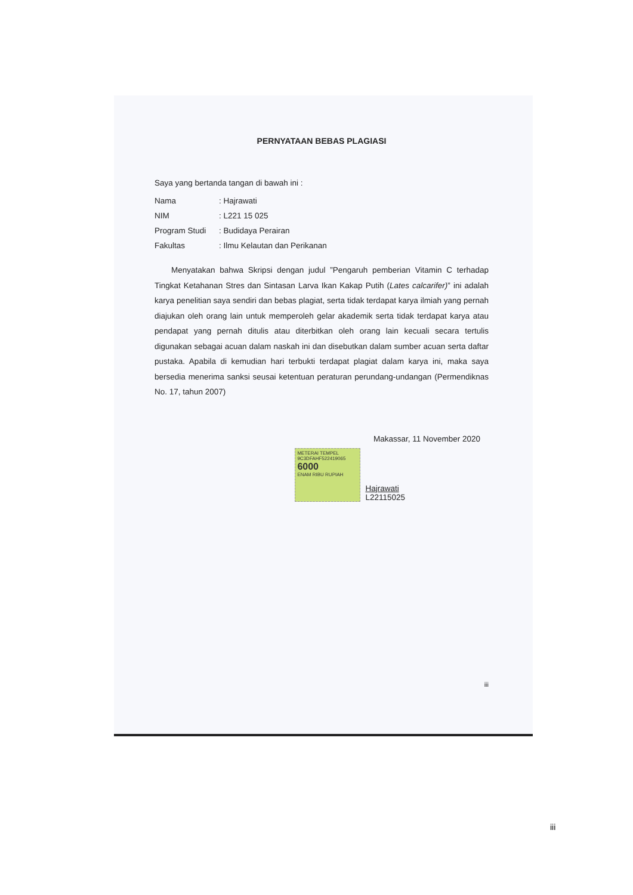PERNYATAAN BEBAS PLAGIASI
Saya yang bertanda tangan di bawah ini :
Nama: Hajrawati
NIM: L221 15 025
Program Studi: Budidaya Perairan
Fakultas: Ilmu Kelautan dan Perikanan
Menyatakan bahwa Skripsi dengan judul ”Pengaruh pemberian Vitamin C terhadap Tingkat Ketahanan Stres dan Sintasan Larva Ikan Kakap Putih (Lates calcarifer)” ini adalah karya penelitian saya sendiri dan bebas plagiat, serta tidak terdapat karya ilmiah yang pernah diajukan oleh orang lain untuk memperoleh gelar akademik serta tidak terdapat karya atau pendapat yang pernah ditulis atau diterbitkan oleh orang lain kecuali secara tertulis digunakan sebagai acuan dalam naskah ini dan disebutkan dalam sumber acuan serta daftar pustaka. Apabila di kemudian hari terbukti terdapat plagiat dalam karya ini, maka saya bersedia menerima sanksi seusai ketentuan peraturan perundang-undangan (Permendiknas No. 17, tahun 2007)
Makassar, 11 November 2020
METERAI TEMPEL
9C3DFAHF522419065
6000
ENAM RIBU RUPIAH
Hajrawati
L22115025
iii
iii